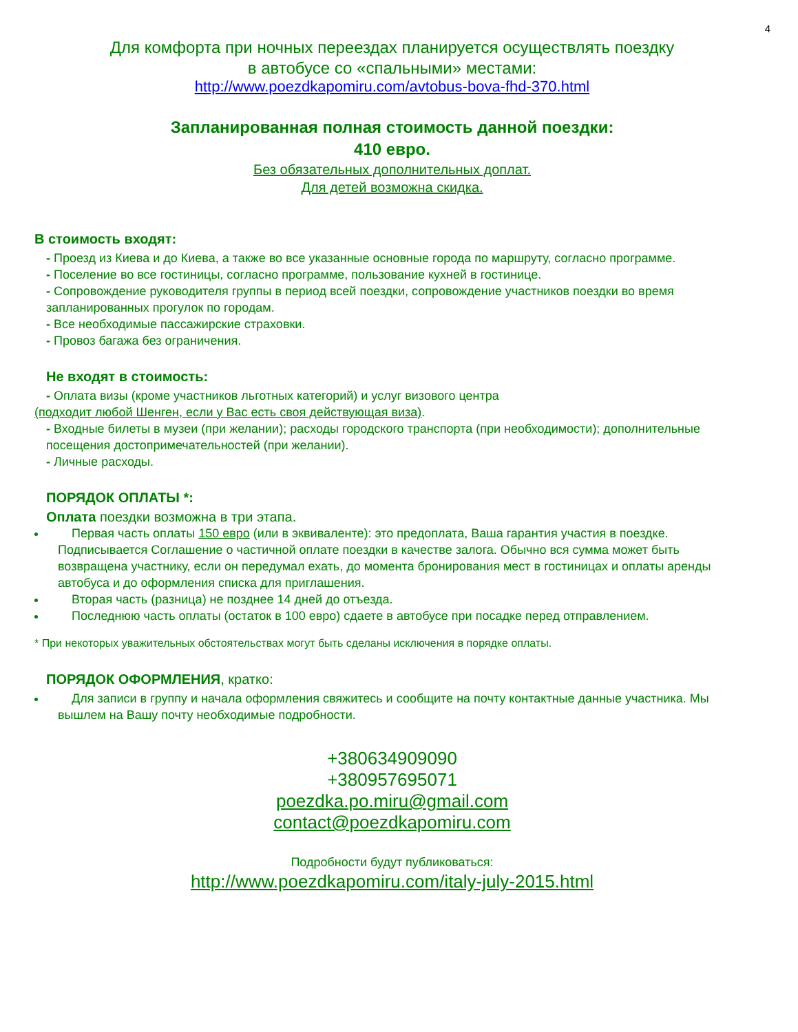4
Для комфорта при ночных переездах планируется осуществлять поездку
в автобусе со «спальными» местами:
http://www.poezdkapomiru.com/avtobus-bova-fhd-370.html
Запланированная полная стоимость данной поездки:
410 евро.
Без обязательных дополнительных доплат.
Для детей возможна скидка.
В стоимость входят:
- Проезд из Киева и до Киева, а также во все указанные основные города по маршруту, согласно программе.
- Поселение во все гостиницы, согласно программе, пользование кухней в гостинице.
- Сопровождение руководителя группы в период всей поездки, сопровождение участников поездки во время запланированных прогулок по городам.
- Все необходимые пассажирские страховки.
- Провоз багажа без ограничения.
Не входят в стоимость:
- Оплата визы (кроме участников льготных категорий) и услуг визового центра
(подходит любой Шенген, если у Вас есть своя действующая виза).
- Входные билеты в музеи (при желании); расходы городского транспорта (при необходимости); дополнительные посещения достопримечательностей (при желании).
- Личные расходы.
ПОРЯДОК ОПЛАТЫ *:
Оплата поездки возможна в три этапа.
Первая часть оплаты 150 евро (или в эквиваленте): это предоплата, Ваша гарантия участия в поездке. Подписывается Соглашение о частичной оплате поездки в качестве залога. Обычно вся сумма может быть возвращена участнику, если он передумал ехать, до момента бронирования мест в гостиницах и оплаты аренды автобуса и до оформления списка для приглашения.
Вторая часть (разница) не позднее 14 дней до отъезда.
Последнюю часть оплаты (остаток в 100 евро) сдаете в автобусе при посадке перед отправлением.
* При некоторых уважительных обстоятельствах могут быть сделаны исключения в порядке оплаты.
ПОРЯДОК ОФОРМЛЕНИЯ, кратко:
Для записи в группу и начала оформления свяжитесь и сообщите на почту контактные данные участника. Мы вышлем на Вашу почту необходимые подробности.
+380634909090
+380957695071
poezdka.po.miru@gmail.com
contact@poezdkapomiru.com
Подробности будут публиковаться:
http://www.poezdkapomiru.com/italy-july-2015.html